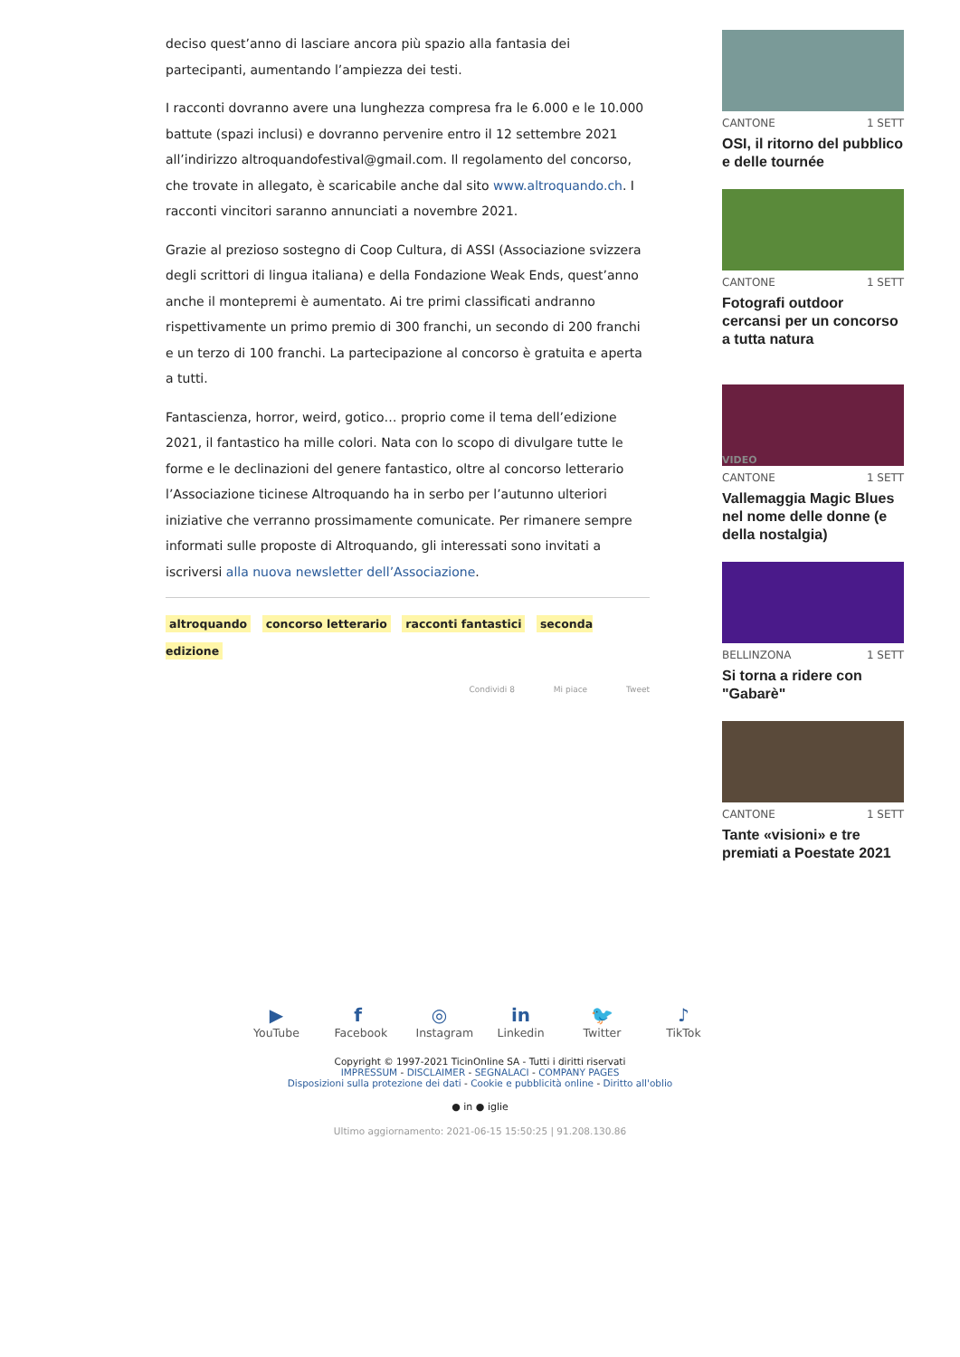deciso quest’anno di lasciare ancora più spazio alla fantasia dei partecipanti, aumentando l’ampiezza dei testi.
I racconti dovranno avere una lunghezza compresa fra le 6.000 e le 10.000 battute (spazi inclusi) e dovranno pervenire entro il 12 settembre 2021 all’indirizzo altroquandofestival@gmail.com. Il regolamento del concorso, che trovate in allegato, è scaricabile anche dal sito www.altroquando.ch. I racconti vincitori saranno annunciati a novembre 2021.
Grazie al prezioso sostegno di Coop Cultura, di ASSI (Associazione svizzera degli scrittori di lingua italiana) e della Fondazione Weak Ends, quest’anno anche il montepremi è aumentato. Ai tre primi classificati andranno rispettivamente un primo premio di 300 franchi, un secondo di 200 franchi e un terzo di 100 franchi. La partecipazione al concorso è gratuita e aperta a tutti.
Fantascienza, horror, weird, gotico… proprio come il tema dell’edizione 2021, il fantastico ha mille colori. Nata con lo scopo di divulgare tutte le forme e le declinazioni del genere fantastico, oltre al concorso letterario l’Associazione ticinese Altroquando ha in serbo per l’autunno ulteriori iniziative che verranno prossimamente comunicate. Per rimanere sempre informati sulle proposte di Altroquando, gli interessati sono invitati a iscriversi alla nuova newsletter dell’Associazione.
altroquando concorso letterario racconti fantastici seconda edizione
Condividi 8 Mi piace Tweet
CANTONE 1 SETT
OSI, il ritorno del pubblico e delle tournée
CANTONE 1 SETT
Fotografi outdoor cercansi per un concorso a tutta natura
VIDEO
CANTONE 1 SETT
Vallemaggia Magic Blues nel nome delle donne (e della nostalgia)
BELLINZONA 1 SETT
Si torna a ridere con "Gabarè"
CANTONE 1 SETT
Tante «visioni» e tre premiati a Poestate 2021
▶
YouTube
f
Facebook
◎
Instagram
in
Linkedin
🐦
Twitter
♪
TikTok
Copyright © 1997-2021 TicinOnline SA - Tutti i diritti riservati
IMPRESSUM - DISCLAIMER - SEGNALACI - COMPANY PAGES
Disposizioni sulla protezione dei dati - Cookie e pubblicità online - Diritto all'oblio
● in ● iglie
Ultimo aggiornamento: 2021-06-15 15:50:25 | 91.208.130.86